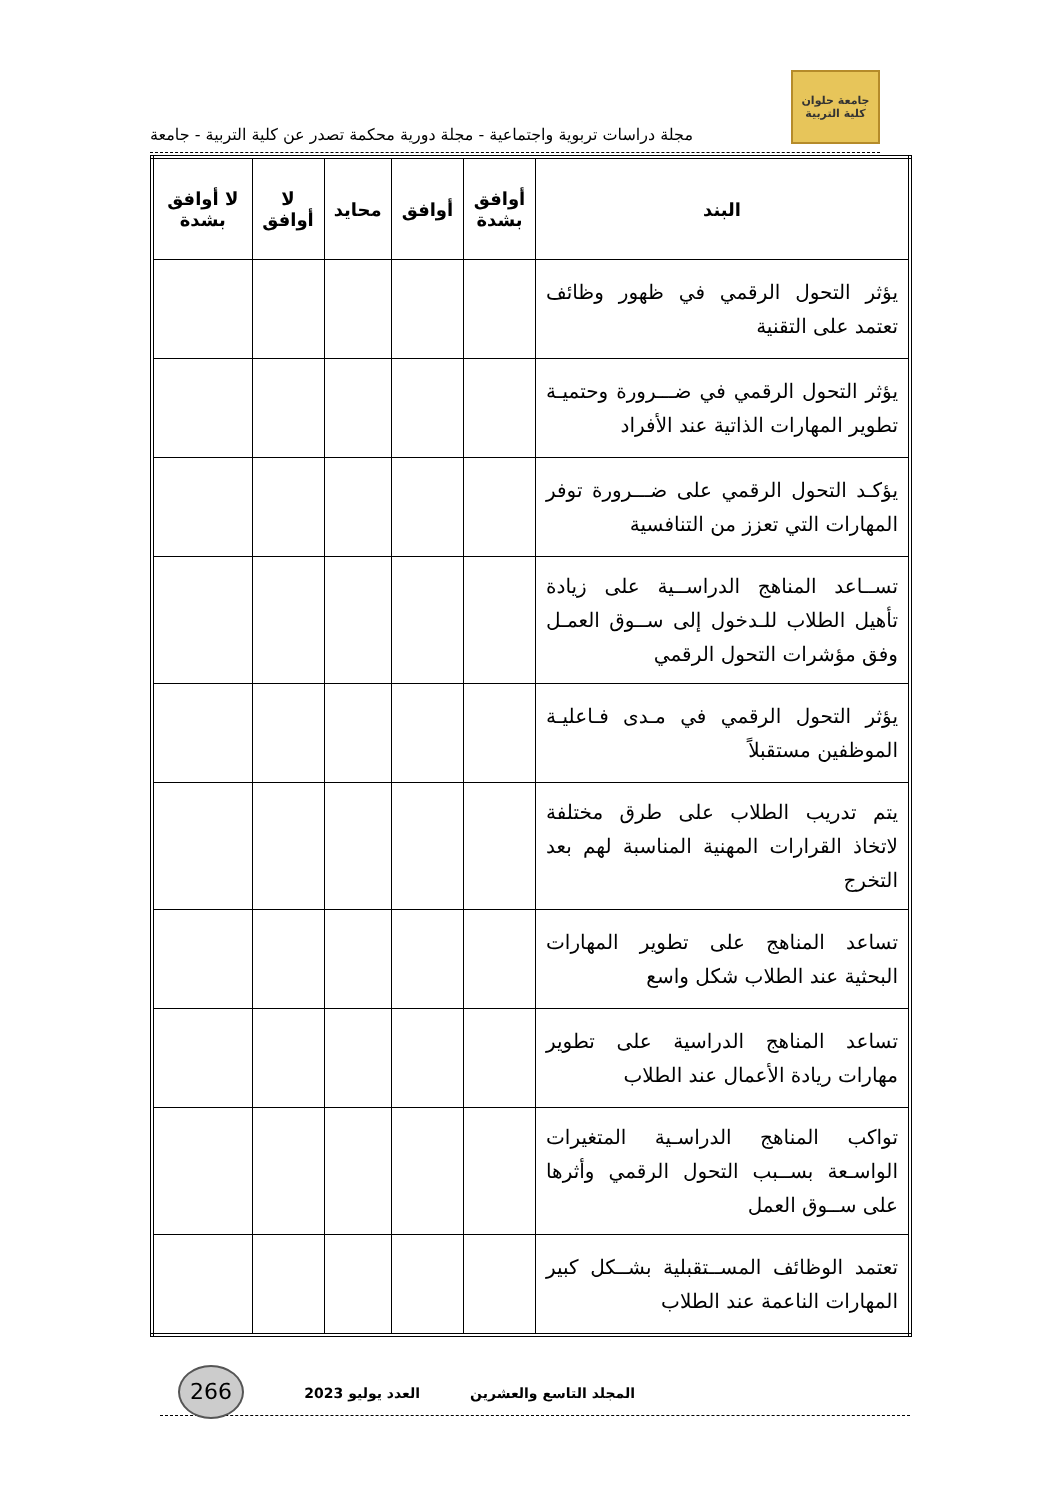جامعة حلوان
كلية التربية
مجلة دراسات تربوية واجتماعية - مجلة دورية محكمة تصدر عن كلية التربية - جامعة
| البند | أوافق بشدة | أوافق | محايد | لا أوافق | لا أوافق بشدة |
| --- | --- | --- | --- | --- | --- |
| يؤثر التحول الرقمي في ظهور وظائف تعتمد على التقنية | | | | | |
| يؤثر التحول الرقمي في ضـــرورة وحتميـة تطوير المهارات الذاتية عند الأفراد | | | | | |
| يؤكـد التحول الرقمي على ضـــرورة توفر المهارات التي تعزز من التنافسية | | | | | |
| تســاعد المناهج الدراســية على زيادة تأهيل الطلاب للـدخول إلى ســوق العمـل وفق مؤشرات التحول الرقمي | | | | | |
| يؤثر التحول الرقمي في مـدى فـاعليـة الموظفين مستقبلاً | | | | | |
| يتم تدريب الطلاب على طرق مختلفة لاتخاذ القرارات المهنية المناسبة لهم بعد التخرج | | | | | |
| تساعد المناهج على تطوير المهارات البحثية عند الطلاب شكل واسع | | | | | |
| تساعد المناهج الدراسية على تطوير مهارات ريادة الأعمال عند الطلاب | | | | | |
| تواكب المناهج الدراسـية المتغيرات الواسـعة بســبب التحول الرقمي وأثرها على ســوق العمل | | | | | |
| تعتمد الوظائف المســتقبلية بشــكل كبير المهارات الناعمة عند الطلاب | | | | | |
المجلد التاسع والعشرين العدد يوليو 2023
266